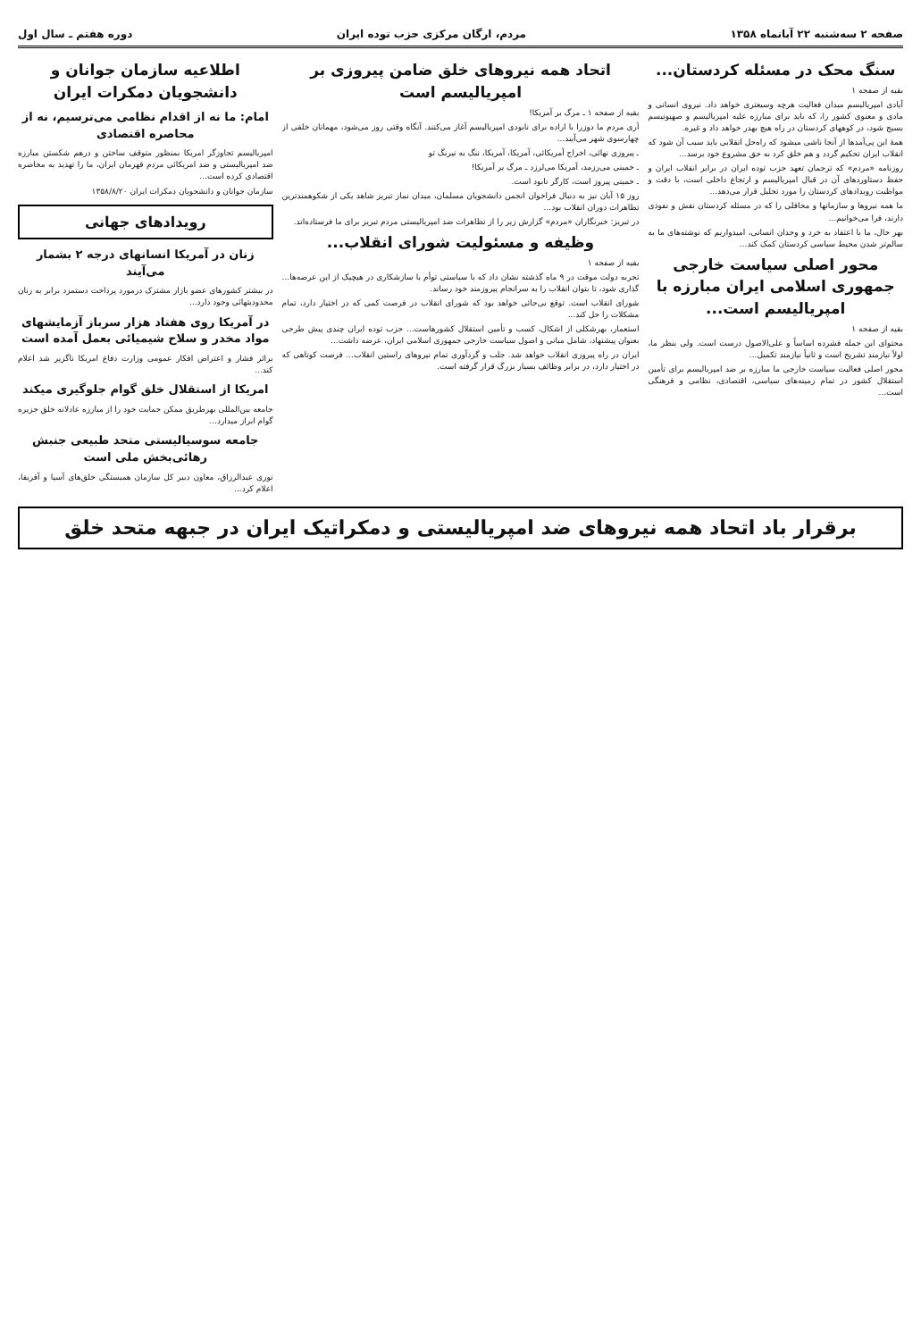صفحه ۲ سه‌شنبه ۲۲ آبانماه ۱۳۵۸ مردم، ارگان مرکزی حزب توده ایران دوره هفتم ـ سال اول
سنگ محک در مسئله کردستان...
بقیه از صفحه ۱
آیادی امپریالیسم میدان فعالیت هرچه وسیعتری خواهد داد. نیروی انسانی و مادی و معنوی کشور را، که باید برای مبارزه علیه امپریالیسم و صهیونیسم بسیج شود، در کوههای کردستان در راه هیچ بهدر خواهد داد و غیره.
همهٔ این پی‌آمدها از آنجا ناشی میشود که راه‌حل انقلابی باید سبب آن شود که انقلاب ایران تحکیم گردد و هم خلق کرد به حق مشروع خود برسد...
روزنامه «مردم» که ترجمان تعهد حزب توده ایران در برابر انقلاب ایران و حفظ دستاوردهای آن در قبال امپریالیسم و ارتجاع داخلی است، با دقت و مواظبت رویدادهای کردستان را مورد تحلیل قرار می‌دهد...
ما همه نیروها و سازمانها و محافلی را که در مسئله کردستان نقش و نفوذی دارند، فرا می‌خوانیم...
بهر حال، ما با اعتقاد به خرد و وجدان انسانی، امیدواریم که نوشته‌های ما به سالم‌تر شدن محیط سیاسی کردستان کمک کند...
محور اصلی سیاست خارجی جمهوری اسلامی ایران مبارزه با امپریالیسم است...
بقیه از صفحه ۱
محتوای این جمله فشرده اساساً و علی‌الاصول درست است. ولی بنظر ما، اولاً نیازمند تشریح است و ثانیاً نیازمند تکمیل...
محور اصلی فعالیت سیاست خارجی ما مبارزه بر ضد امپریالیسم برای تأمین استقلال کشور در تمام زمینه‌های سیاسی، اقتصادی، نظامی و فرهنگی است...
اتحاد همه نیروهای خلق ضامن پیروزی بر امپریالیسم است
بقیه از صفحه ۱ ـ مرگ بر آمریکا!
آری مردم ما دوزرا با اراده برای نابودی امپریالیسم آغاز می‌کنند. آنگاه وقتی روز می‌شود، مهمانان خلقی از چهارسوی شهر می‌آیند...
ـ پیروزی نهائی، اخراج آمریکائی، آمریکا، آمریکا، ننگ به نیرنگ تو
ـ خمینی می‌رزمد، آمریکا می‌لرزد ـ مرگ بر آمریکا!
ـ خمینی پیروز است، کارگر نابود است.
روز ۱۵ آبان نیز به دنبال فراخوان انجمن دانشجویان مسلمان، میدان نماز تبریز شاهد یکی از شکوهمندترین تظاهرات دوران انقلاب بود...
در تبریز: خبرنگاران «مردم» گزارش زیر را از تظاهرات ضد امپریالیستی مردم تبریز برای ما فرستاده‌اند.
وظیفه و مسئولیت شورای انقلاب...
بقیه از صفحه ۱
تجربه دولت موقت در ۹ ماه گذشته نشان داد که با سیاستی توأم با سازشکاری در هیچیک از این عرصه‌ها... گذاری شود، تا بتوان انقلاب را به سرانجام پیروزمند خود رساند.
شورای انقلاب است. توقع بی‌جائی خواهد بود که شورای انقلاب در فرصت کمی که در اختیار دارد، تمام مشکلات را حل کند...
استعمار، بهرشکلی از اشکال، کسب و تأمین استقلال کشورهاست... حزب توده ایران چندی پیش طرحی بعنوان پیشنهاد، شامل مبانی و اصول سیاست خارجی جمهوری اسلامی ایران، عرضه داشت...
ایران در راه پیروزی انقلاب خواهد شد. جلب و گردآوری تمام نیروهای راستین انقلاب... فرصت کوتاهی که در اختیار دارد، در برابر وظائف بسیار بزرگ قرار گرفته است.
اطلاعیه سازمان جوانان و دانشجویان دمکرات ایران
امام: ما نه از اقدام نظامی می‌ترسیم، نه از محاصره اقتصادی
امپریالیسم تجاوزگر امریکا بمنظور متوقف ساختن و درهم شکستن مبارزه ضد امپریالیستی و ضد امریکائی مردم قهرمان ایران، ما را تهدید به محاصره اقتصادی کرده است...
سازمان جوانان و دانشجویان دمکرات ایران ۱۳۵۸/۸/۲۰
رویدادهای جهانی
زنان در آمریکا انسانهای درجه ۲ بشمار می‌آیند
در بیشتر کشورهای عضو بازار مشترک درمورد پرداخت دستمزد برابر به زنان محدودیتهائی وجود دارد...
در آمریکا روی هفتاد هزار سرباز آزمایشهای مواد مخدر و سلاح شیمیائی بعمل آمده است
براثر فشار و اعتراض افکار عمومی وزارت دفاع امریکا ناگزیر شد اعلام کند...
امریکا از استقلال خلق گوام جلوگیری میکند
جامعه بین‌المللی بهرطریق ممکن حمایت خود را از مبارزه عادلانه خلق جزیره گوام ابراز میدارد...
جامعه سوسیالیستی متحد طبیعی جنبش رهائی‌بخش ملی است
نوری عبدالرزاق، معاون دبیر کل سازمان همبستگی خلق‌های آسیا و آفریقا، اعلام کرد...
برقرار باد اتحاد همه نیروهای ضد امپریالیستی و دمکراتیک ایران در جبهه متحد خلق